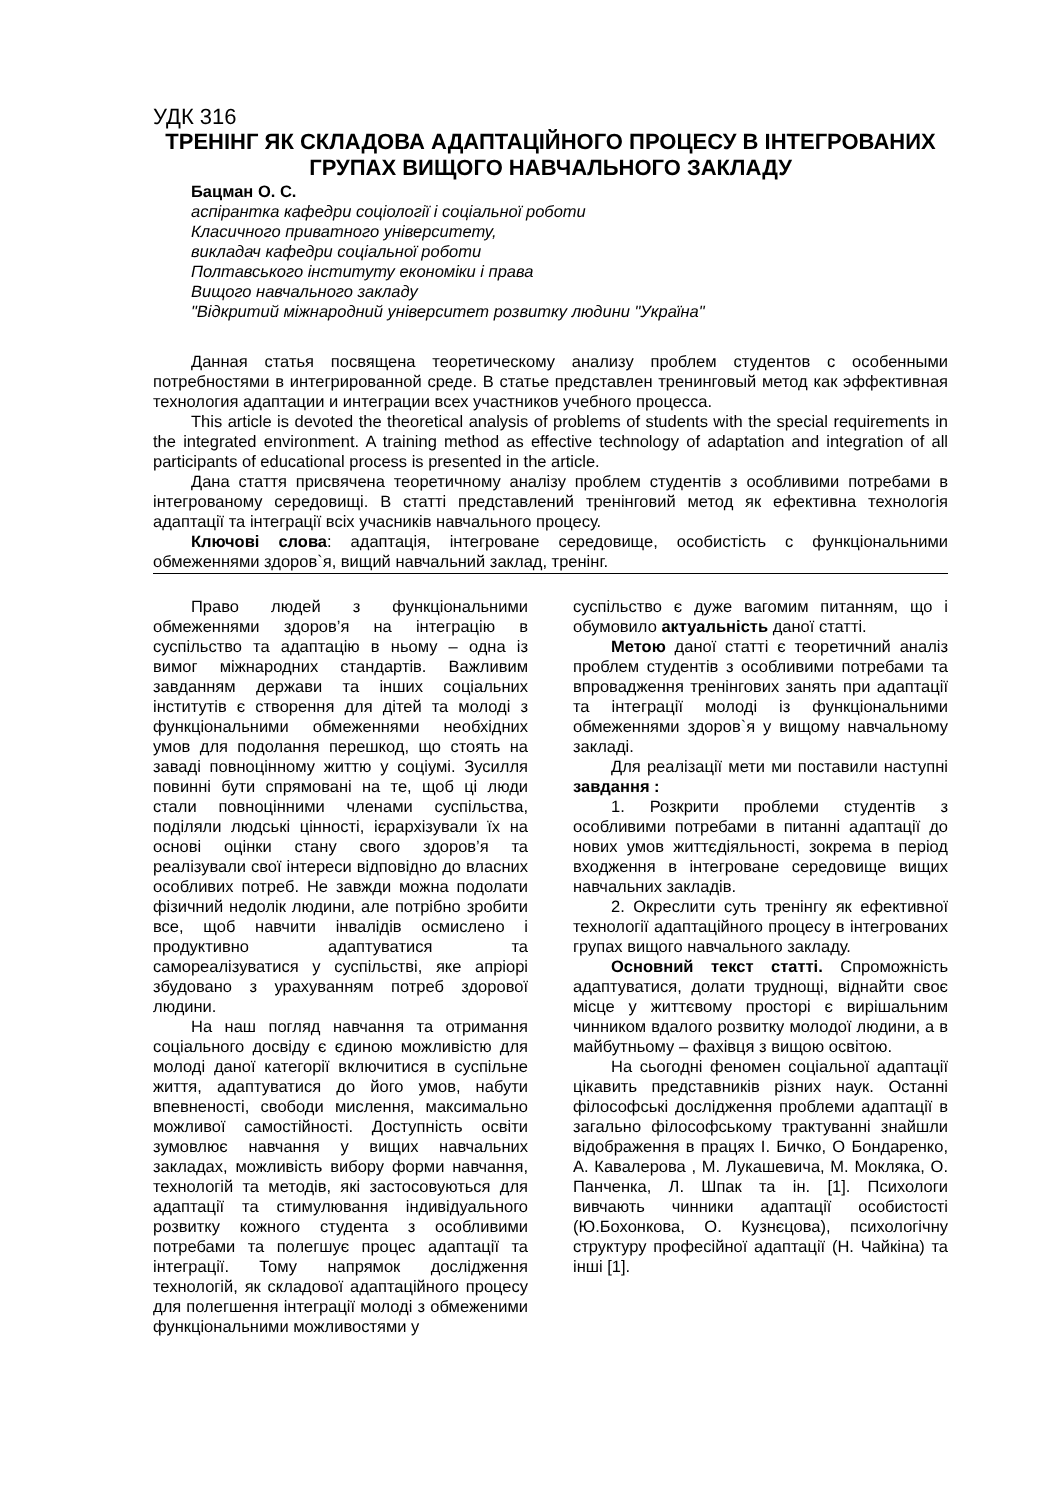УДК 316
ТРЕНІНГ ЯК СКЛАДОВА АДАПТАЦІЙНОГО ПРОЦЕСУ В ІНТЕГРОВАНИХ ГРУПАХ ВИЩОГО НАВЧАЛЬНОГО ЗАКЛАДУ
Бацман О. С.
аспірантка кафедри соціології і соціальної роботи
Класичного приватного університету,
викладач кафедри соціальної роботи
Полтавського інституту економіки і права
Вищого навчального закладу
"Відкритий міжнародний університет розвитку людини "Україна"
Данная статья посвящена теоретическому анализу проблем студентов с особенными потребностями в интегрированной среде. В статье представлен тренинговый метод как эффективная технология адаптации и интеграции всех участников учебного процесса.
This article is devoted the theoretical analysis of problems of students with the special requirements in the integrated environment. A training method as effective technology of adaptation and integration of all participants of educational process is presented in the article.
Дана стаття присвячена теоретичному аналізу проблем студентів з особливими потребами в інтегрованому середовищі. В статті представлений тренінговий метод як ефективна технологія адаптації та інтеграції всіх учасників навчального процесу.
Ключові слова: адаптація, інтегроване середовище, особистість с функціональними обмеженнями здоров`я, вищий навчальний заклад, тренінг.
Право людей з функціональними обмеженнями здоров’я на інтеграцію в суспільство та адаптацію в ньому – одна із вимог міжнародних стандартів. Важливим завданням держави та інших соціальних інститутів є створення для дітей та молоді з функціональними обмеженнями необхідних умов для подолання перешкод, що стоять на заваді повноцінному життю у соціумі. Зусилля повинні бути спрямовані на те, щоб ці люди стали повноцінними членами суспільства, поділяли людські цінності, ієрархізували їх на основі оцінки стану свого здоров’я та реалізували свої інтереси відповідно до власних особливих потреб. Не завжди можна подолати фізичний недолік людини, але потрібно зробити все, щоб навчити інвалідів осмислено і продуктивно адаптуватися та самореалізуватися у суспільстві, яке апріорі збудовано з урахуванням потреб здорової людини.
На наш погляд навчання та отримання соціального досвіду є єдиною можливістю для молоді даної категорії включитися в суспільне життя, адаптуватися до його умов, набути впевненості, свободи мислення, максимально можливої самостійності. Доступність освіти зумовлює навчання у вищих навчальних закладах, можливість вибору форми навчання, технологій та методів, які застосовуються для адаптації та стимулювання індивідуального розвитку кожного студента з особливими потребами та полегшує процес адаптації та інтеграції. Тому напрямок дослідження технологій, як складової адаптаційного процесу для полегшення інтеграції молоді з обмеженими функціональними можливостями у
суспільство є дуже вагомим питанням, що і обумовило актуальність даної статті.
Метою даної статті є теоретичний аналіз проблем студентів з особливими потребами та впровадження тренінгових занять при адаптації та інтеграції молоді із функціональними обмеженнями здоров`я у вищому навчальному закладі.
Для реалізації мети ми поставили наступні завдання :
1. Розкрити проблеми студентів з особливими потребами в питанні адаптації до нових умов життєдіяльності, зокрема в період входження в інтегроване середовище вищих навчальних закладів.
2. Окреслити суть тренінгу як ефективної технології адаптаційного процесу в інтегрованих групах вищого навчального закладу.
Основний текст статті. Спроможність адаптуватися, долати труднощі, віднайти своє місце у життєвому просторі є вирішальним чинником вдалого розвитку молодої людини, а в майбутньому – фахівця з вищою освітою.
На сьогодні феномен соціальної адаптації цікавить представників різних наук. Останні філософські дослідження проблеми адаптації в загально філософському трактуванні знайшли відображення в працях І. Бичко, О Бондаренко, А. Кавалерова , М. Лукашевича, М. Мокляка, О. Панченка, Л. Шпак та ін. [1]. Психологи вивчають чинники адаптації особистості (Ю.Бохонкова, О. Кузнєцова), психологічну структуру професійної адаптації (Н. Чайкіна) та інші [1].